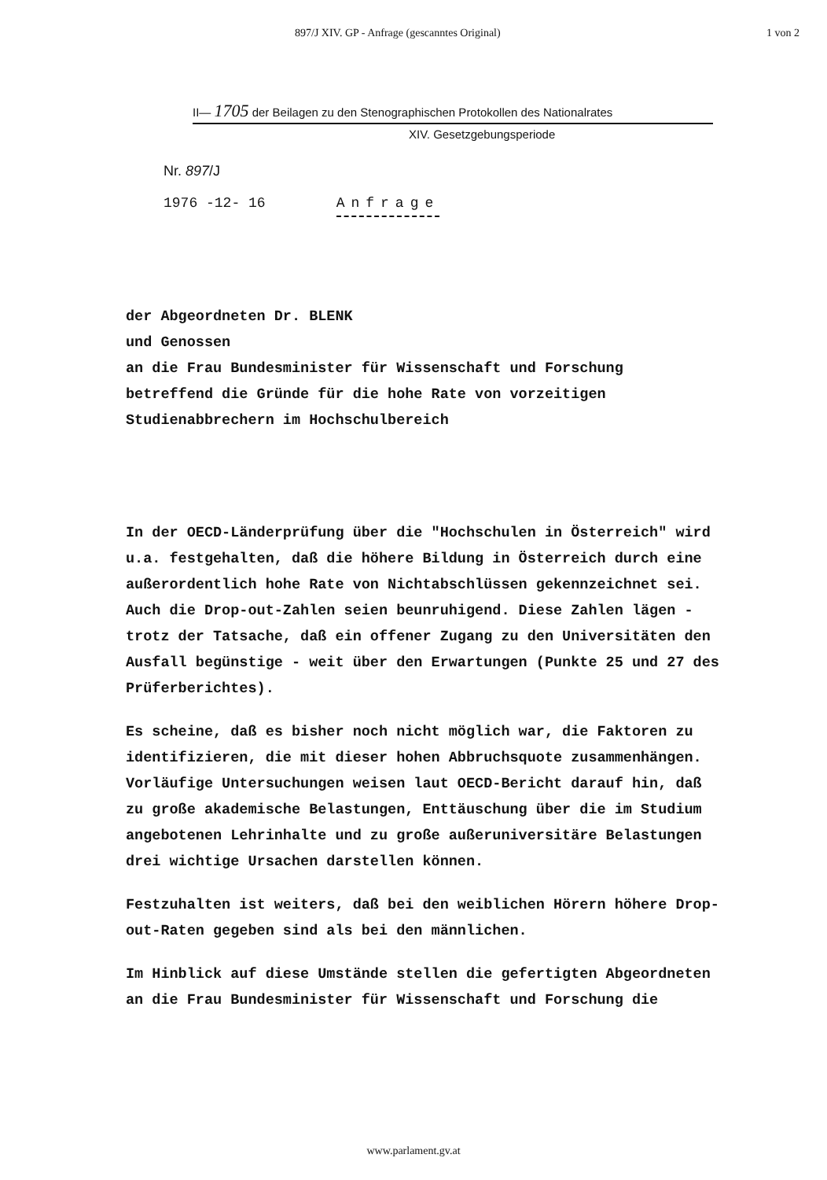897/J XIV. GP - Anfrage (gescanntes Original) 1 von 2
II— 1705 der Beilagen zu den Stenographischen Protokollen des Nationalrates
XIV. Gesetzgebungsperiode
Nr. 897/J
1976 -12- 16 Anfrage
der Abgeordneten Dr. BLENK
und Genossen
an die Frau Bundesminister für Wissenschaft und Forschung
betreffend die Gründe für die hohe Rate von vorzeitigen
Studienabbrechern im Hochschulbereich
In der OECD-Länderprüfung über die "Hochschulen in Österreich" wird u.a. festgehalten, daß die höhere Bildung in Österreich durch eine außerordentlich hohe Rate von Nichtabschlüssen gekennzeichnet sei. Auch die Drop-out-Zahlen seien beunruhigend. Diese Zahlen lägen - trotz der Tatsache, daß ein offener Zugang zu den Universitäten den Ausfall begünstige - weit über den Erwartungen (Punkte 25 und 27 des Prüferberichtes).
Es scheine, daß es bisher noch nicht möglich war, die Faktoren zu identifizieren, die mit dieser hohen Abbruchsquote zusammenhängen. Vorläufige Untersuchungen weisen laut OECD-Bericht darauf hin, daß zu große akademische Belastungen, Enttäuschung über die im Studium angebotenen Lehrinhalte und zu große außeruniversitäre Belastungen drei wichtige Ursachen darstellen können.
Festzuhalten ist weiters, daß bei den weiblichen Hörern höhere Drop-out-Raten gegeben sind als bei den männlichen.
Im Hinblick auf diese Umstände stellen die gefertigten Abgeordneten an die Frau Bundesminister für Wissenschaft und Forschung die
www.parlament.gv.at